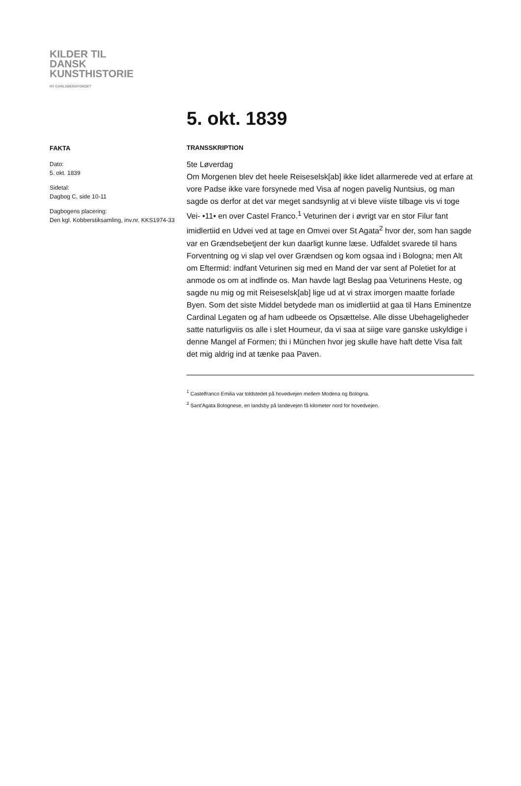KILDER TIL
DANSK
KUNSTHISTORIE
NY CARLSBERGFONDET
5. okt. 1839
FAKTA
Dato:
5. okt. 1839
Sidetal:
Dagbog C, side 10-11
Dagbogens placering:
Den kgl. Kobberstiksamling, inv.nr. KKS1974-33
TRANSSKRIPTION
5te Løverdag
Om Morgenen blev det heele Reiseselsk[ab] ikke lidet allarmerede ved at erfare at vore Padse ikke vare forsynede med Visa af nogen pavelig Nuntsius, og man sagde os derfor at det var meget sandsynlig at vi bleve viiste tilbage vis vi toge Vei- •11• en over Castel Franco.<sup>1</sup> Veturinen der i øvrigt var en stor Filur fant imidlertiid en Udvei ved at tage en Omvei over St Agata<sup>2</sup> hvor der, som han sagde var en Grændsebetjent der kun daarligt kunne læse. Udfaldet svarede til hans Forventning og vi slap vel over Grændsen og kom ogsaa ind i Bologna; men Alt om Eftermid: indfant Veturinen sig med en Mand der var sent af Poletiet for at anmode os om at indfinde os. Man havde lagt Beslag paa Veturinens Heste, og sagde nu mig og mit Reiseselsk[ab] lige ud at vi strax imorgen maatte forlade Byen. Som det siste Middel betydede man os imidlertiid at gaa til Hans Eminentze Cardinal Legaten og af ham udbeede os Opsættelse. Alle disse Ubehageligheder satte naturligviis os alle i slet Houmeur, da vi saa at siige vare ganske uskyldige i denne Mangel af Formen; thi i München hvor jeg skulle have haft dette Visa falt det mig aldrig ind at tænke paa Paven.
<sup>1</sup> Castelfranco Emilia var toldstedet på hovedvejen mellem Modena og Bologna.
<sup>2</sup> Sant'Agata Bolognese, en landsby på landevejen få kilometer nord for hovedvejen.